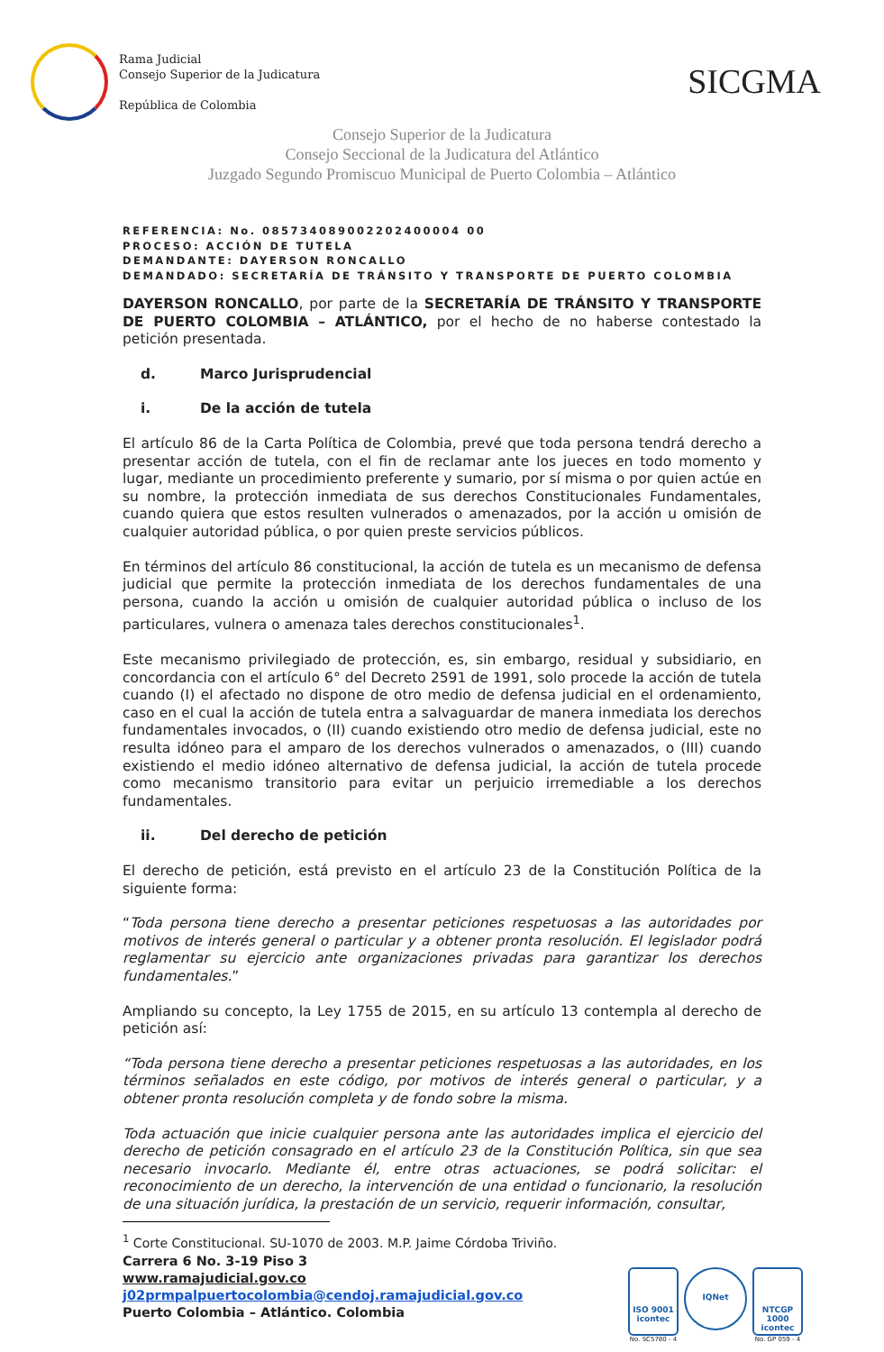Rama Judicial
Consejo Superior de la Judicatura
República de Colombia
SICGMA
Consejo Superior de la Judicatura
Consejo Seccional de la Judicatura del Atlántico
Juzgado Segundo Promiscuo Municipal de Puerto Colombia – Atlántico
REFERENCIA: No. 085734089002202400004 00
PROCESO: ACCIÓN DE TUTELA
DEMANDANTE: DAYERSON RONCALLO
DEMANDADO: SECRETARÍA DE TRÁNSITO Y TRANSPORTE DE PUERTO COLOMBIA
DAYERSON RONCALLO, por parte de la SECRETARÍA DE TRÁNSITO Y TRANSPORTE DE PUERTO COLOMBIA – ATLÁNTICO, por el hecho de no haberse contestado la petición presentada.
d. Marco Jurisprudencial
i. De la acción de tutela
El artículo 86 de la Carta Política de Colombia, prevé que toda persona tendrá derecho a presentar acción de tutela, con el fin de reclamar ante los jueces en todo momento y lugar, mediante un procedimiento preferente y sumario, por sí misma o por quien actúe en su nombre, la protección inmediata de sus derechos Constitucionales Fundamentales, cuando quiera que estos resulten vulnerados o amenazados, por la acción u omisión de cualquier autoridad pública, o por quien preste servicios públicos.
En términos del artículo 86 constitucional, la acción de tutela es un mecanismo de defensa judicial que permite la protección inmediata de los derechos fundamentales de una persona, cuando la acción u omisión de cualquier autoridad pública o incluso de los particulares, vulnera o amenaza tales derechos constitucionales<sup>1</sup>.
Este mecanismo privilegiado de protección, es, sin embargo, residual y subsidiario, en concordancia con el artículo 6° del Decreto 2591 de 1991, solo procede la acción de tutela cuando (I) el afectado no dispone de otro medio de defensa judicial en el ordenamiento, caso en el cual la acción de tutela entra a salvaguardar de manera inmediata los derechos fundamentales invocados, o (II) cuando existiendo otro medio de defensa judicial, este no resulta idóneo para el amparo de los derechos vulnerados o amenazados, o (III) cuando existiendo el medio idóneo alternativo de defensa judicial, la acción de tutela procede como mecanismo transitorio para evitar un perjuicio irremediable a los derechos fundamentales.
ii. Del derecho de petición
El derecho de petición, está previsto en el artículo 23 de la Constitución Política de la siguiente forma:
“Toda persona tiene derecho a presentar peticiones respetuosas a las autoridades por motivos de interés general o particular y a obtener pronta resolución. El legislador podrá reglamentar su ejercicio ante organizaciones privadas para garantizar los derechos fundamentales.”
Ampliando su concepto, la Ley 1755 de 2015, en su artículo 13 contempla al derecho de petición así:
“Toda persona tiene derecho a presentar peticiones respetuosas a las autoridades, en los términos señalados en este código, por motivos de interés general o particular, y a obtener pronta resolución completa y de fondo sobre la misma.
Toda actuación que inicie cualquier persona ante las autoridades implica el ejercicio del derecho de petición consagrado en el artículo 23 de la Constitución Política, sin que sea necesario invocarlo. Mediante él, entre otras actuaciones, se podrá solicitar: el reconocimiento de un derecho, la intervención de una entidad o funcionario, la resolución de una situación jurídica, la prestación de un servicio, requerir información, consultar,
<sup>1</sup> Corte Constitucional. SU-1070 de 2003. M.P. Jaime Córdoba Triviño.
Carrera 6 No. 3-19 Piso 3
www.ramajudicial.gov.co
j02prmpalpuertocolombia@cendoj.ramajudicial.gov.co
Puerto Colombia – Atlántico. Colombia
ISO 9001
icontec
No. SC5780 - 4
IQNet
NTCGP 1000
icontec
No. GP 059 - 4